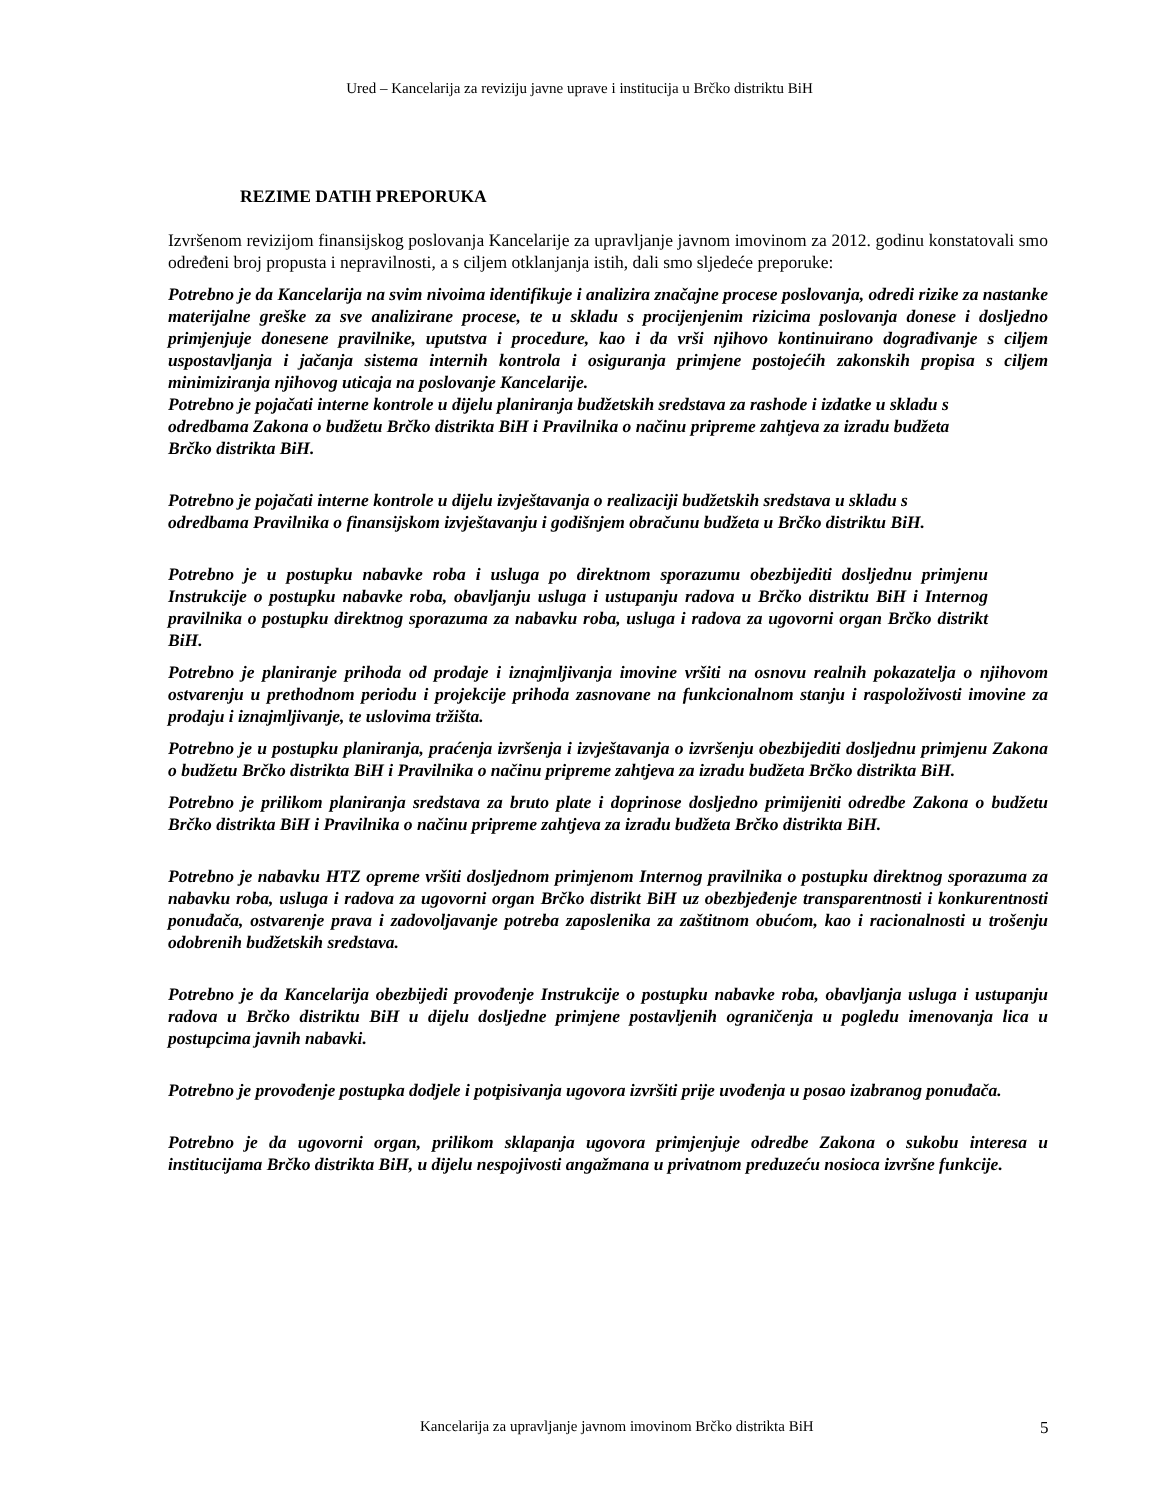Ured – Kancelarija za reviziju javne uprave i institucija u Brčko distriktu BiH
REZIME DATIH PREPORUKA
Izvršenom revizijom finansijskog poslovanja Kancelarije za upravljanje javnom imovinom za 2012. godinu konstatovali smo određeni broj propusta i nepravilnosti, a s ciljem otklanjanja istih, dali smo sljedeće preporuke:
Potrebno je da Kancelarija na svim nivoima identifikuje i analizira značajne procese poslovanja, odredi rizike za nastanke materijalne greške za sve analizirane procese, te u skladu s procijenjenim rizicima poslovanja donese i dosljedno primjenjuje donesene pravilnike, uputstva i procedure, kao i da vrši njihovo kontinuirano dograđivanje s ciljem uspostavljanja i jačanja sistema internih kontrola i osiguranja primjene postojećih zakonskih propisa s ciljem minimiziranja njihovog uticaja na poslovanje Kancelarije.
Potrebno je pojačati interne kontrole u dijelu planiranja budžetskih sredstava za rashode i izdatke u skladu s odredbama Zakona o budžetu Brčko distrikta BiH i Pravilnika o načinu pripreme zahtjeva za izradu budžeta Brčko distrikta BiH.
Potrebno je pojačati interne kontrole u dijelu izvještavanja o realizaciji budžetskih sredstava u skladu s odredbama Pravilnika o finansijskom izvještavanju i godišnjem obračunu budžeta u Brčko distriktu BiH.
Potrebno je u postupku nabavke roba i usluga po direktnom sporazumu obezbijediti dosljednu primjenu Instrukcije o postupku nabavke roba, obavljanju usluga i ustupanju radova u Brčko distriktu BiH i Internog pravilnika o postupku direktnog sporazuma za nabavku roba, usluga i radova za ugovorni organ Brčko distrikt BiH.
Potrebno je planiranje prihoda od prodaje i iznajmljivanja imovine vršiti na osnovu realnih pokazatelja o njihovom ostvarenju u prethodnom periodu i projekcije prihoda zasnovane na funkcionalnom stanju i raspoloživosti imovine za prodaju i iznajmljivanje, te uslovima tržišta.
Potrebno je u postupku planiranja, praćenja izvršenja i izvještavanja o izvršenju obezbijediti dosljednu primjenu Zakona o budžetu Brčko distrikta BiH i Pravilnika o načinu pripreme zahtjeva za izradu budžeta Brčko distrikta BiH.
Potrebno je prilikom planiranja sredstava za bruto plate i doprinose dosljedno primijeniti odredbe Zakona o budžetu Brčko distrikta BiH i Pravilnika o načinu pripreme zahtjeva za izradu budžeta Brčko distrikta BiH.
Potrebno je nabavku HTZ opreme vršiti dosljednom primjenom Internog pravilnika o postupku direktnog sporazuma za nabavku roba, usluga i radova za ugovorni organ Brčko distrikt BiH uz obezbjeđenje transparentnosti i konkurentnosti ponuđača, ostvarenje prava i zadovoljavanje potreba zaposlenika za zaštitnom obućom, kao i racionalnosti u trošenju odobrenih budžetskih sredstava.
Potrebno je da Kancelarija obezbijedi provođenje Instrukcije o postupku nabavke roba, obavljanja usluga i ustupanju radova u Brčko distriktu BiH u dijelu dosljedne primjene postavljenih ograničenja u pogledu imenovanja lica u postupcima javnih nabavki.
Potrebno je provođenje postupka dodjele i potpisivanja ugovora izvršiti prije uvođenja u posao izabranog ponuđača.
Potrebno je da ugovorni organ, prilikom sklapanja ugovora primjenjuje odredbe Zakona o sukobu interesa u institucijama Brčko distrikta BiH, u dijelu nespojivosti angažmana u privatnom preduzeću nosioca izvršne funkcije.
Kancelarija za upravljanje javnom imovinom Brčko distrikta BiH 5